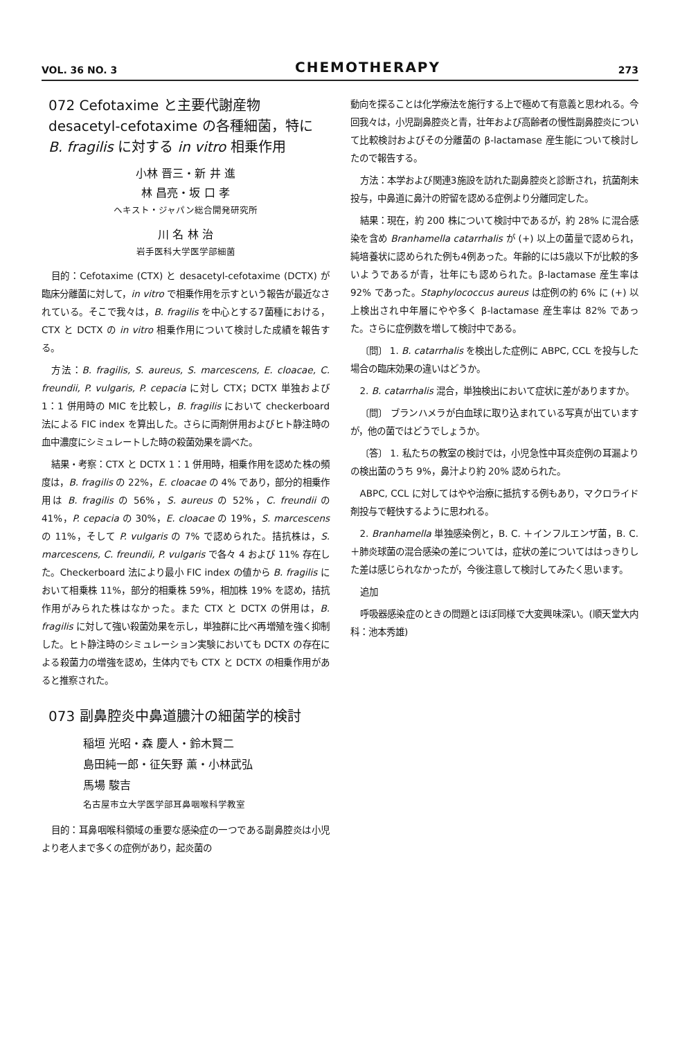VOL. 36 NO. 3 CHEMOTHERAPY 273
072 Cefotaxime と主要代謝産物 desacetyl-cefotaxime の各種細菌，特に B. fragilis に対する in vitro 相乗作用
小林 晋三・新 井 進
林 昌亮・坂 口 孝
ヘキスト・ジャパン総合開発研究所
川 名 林 治
岩手医科大学医学部細菌
目的：Cefotaxime (CTX) と desacetyl-cefotaxime (DCTX) が臨床分離菌に対して，in vitro で相乗作用を示すという報告が最近なされている。そこで我々は，B. fragilis を中心とする7菌種における，CTX と DCTX の in vitro 相乗作用について検討した成績を報告する。
方法：B. fragilis, S. aureus, S. marcescens, E. cloacae, C. freundii, P. vulgaris, P. cepacia に対し CTX；DCTX 単独および 1：1 併用時の MIC を比較し，B. fragilis において checkerboard 法による FIC index を算出した。さらに両剤併用およびヒト静注時の血中濃度にシミュレートした時の殺菌効果を調べた。
結果・考察：CTX と DCTX 1：1 併用時，相乗作用を認めた株の頻度は，B. fragilis の 22%，E. cloacae の 4% であり，部分的相乗作用は B. fragilis の 56%，S. aureus の 52%，C. freundii の 41%，P. cepacia の 30%，E. cloacae の 19%，S. marcescens の 11%，そして P. vulgaris の 7% で認められた。拮抗株は，S. marcescens, C. freundii, P. vulgaris で各々 4 および 11% 存在した。Checkerboard 法により最小 FIC index の値から B. fragilis において相乗株 11%，部分的相乗株 59%，相加株 19% を認め，拮抗作用がみられた株はなかった。また CTX と DCTX の併用は，B. fragilis に対して強い殺菌効果を示し，単独群に比べ再増殖を強く抑制した。ヒト静注時のシミュレーション実験においても DCTX の存在による殺菌力の増強を認め，生体内でも CTX と DCTX の相乗作用があると推察された。
073 副鼻腔炎中鼻道膿汁の細菌学的検討
稲垣 光昭・森 慶人・鈴木賢二
島田純一郎・征矢野 薫・小林武弘
馬場 駿吉
名古屋市立大学医学部耳鼻咽喉科学教室
目的：耳鼻咽喉科領域の重要な感染症の一つである副鼻腔炎は小児より老人まで多くの症例があり，起炎菌の
動向を探ることは化学療法を施行する上で極めて有意義と思われる。今回我々は，小児副鼻腔炎と青，壮年および高齢者の慢性副鼻腔炎について比較検討およびその分離菌の β-lactamase 産生能について検討したので報告する。
方法：本学および関連3施設を訪れた副鼻腔炎と診断され，抗菌剤未投与，中鼻道に鼻汁の貯留を認める症例より分離同定した。
結果：現在，約 200 株について検討中であるが，約 28% に混合感染を含め Branhamella catarrhalis が (+) 以上の菌量で認められ，純培養状に認められた例も4例あった。年齢的には5歳以下が比較的多いようであるが青，壮年にも認められた。β-lactamase 産生率は 92% であった。Staphylococcus aureus は症例の約 6% に (+) 以上検出され中年層にやや多く β-lactamase 産生率は 82% であった。さらに症例数を増して検討中である。
〔問〕 1. B. catarrhalis を検出した症例に ABPC, CCL を投与した場合の臨床効果の違いはどうか。
2. B. catarrhalis 混合，単独検出において症状に差がありますか。
〔問〕 ブランハメラが白血球に取り込まれている写真が出ていますが，他の菌ではどうでしょうか。
〔答〕 1. 私たちの教室の検討では，小児急性中耳炎症例の耳漏よりの検出菌のうち 9%，鼻汁より約 20% 認められた。
ABPC, CCL に対してはやや治療に抵抗する例もあり，マクロライド剤投与で軽快するように思われる。
2. Branhamella 単独感染例と，B. C. ＋インフルエンザ菌，B. C. ＋肺炎球菌の混合感染の差については，症状の差についてははっきりした差は感じられなかったが，今後注意して検討してみたく思います。
追加
呼吸器感染症のときの問題とほぼ同様で大変興味深い。(順天堂大内科：池本秀雄)